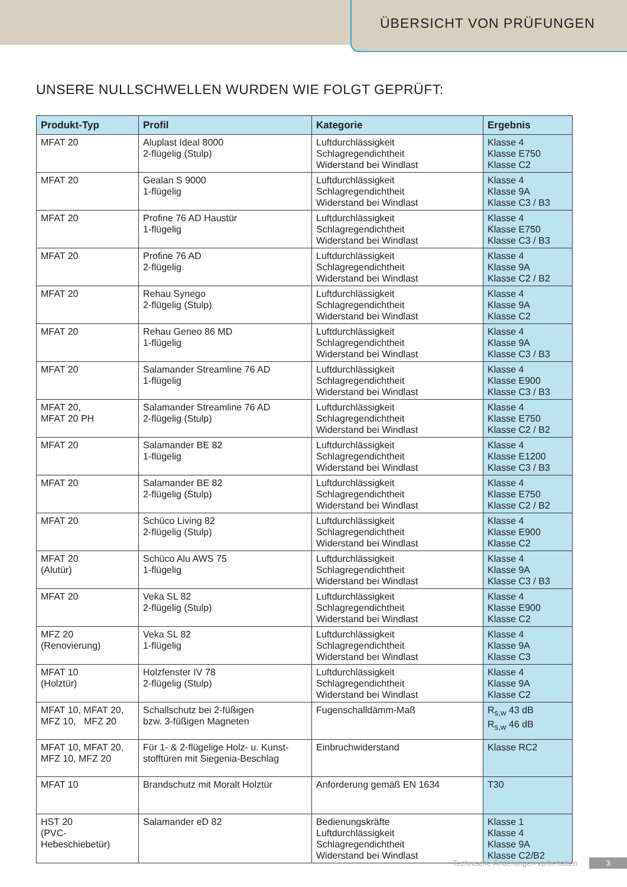ÜBERSICHT VON PRÜFUNGEN
UNSERE NULLSCHWELLEN WURDEN WIE FOLGT GEPRÜFT:
| Produkt-Typ | Profil | Kategorie | Ergebnis |
| --- | --- | --- | --- |
| MFAT 20 | Aluplast Ideal 8000 2-flügelig (Stulp) | Luftdurchlässigkeit Schlagregendichtheit Widerstand bei Windlast | Klasse 4 Klasse E750 Klasse C2 |
| MFAT 20 | Gealan S 9000 1-flügelig | Luftdurchlässigkeit Schlagregendichtheit Widerstand bei Windlast | Klasse 4 Klasse 9A Klasse C3 / B3 |
| MFAT 20 | Profine 76 AD Haustür 1-flügelig | Luftdurchlässigkeit Schlagregendichtheit Widerstand bei Windlast | Klasse 4 Klasse E750 Klasse C3 / B3 |
| MFAT 20 | Profine 76 AD 2-flügelig | Luftdurchlässigkeit Schlagregendichtheit Widerstand bei Windlast | Klasse 4 Klasse 9A Klasse C2 / B2 |
| MFAT 20 | Rehau Synego 2-flügelig (Stulp) | Luftdurchlässigkeit Schlagregendichtheit Widerstand bei Windlast | Klasse 4 Klasse 9A Klasse C2 |
| MFAT 20 | Rehau Geneo 86 MD 1-flügelig | Luftdurchlässigkeit Schlagregendichtheit Widerstand bei Windlast | Klasse 4 Klasse 9A Klasse C3 / B3 |
| MFAT 20 | Salamander Streamline 76 AD 1-flügelig | Luftdurchlässigkeit Schlagregendichtheit Widerstand bei Windlast | Klasse 4 Klasse E900 Klasse C3 / B3 |
| MFAT 20, MFAT 20 PH | Salamander Streamline 76 AD 2-flügelig (Stulp) | Luftdurchlässigkeit Schlagregendichtheit Widerstand bei Windlast | Klasse 4 Klasse E750 Klasse C2 / B2 |
| MFAT 20 | Salamander BE 82 1-flügelig | Luftdurchlässigkeit Schlagregendichtheit Widerstand bei Windlast | Klasse 4 Klasse E1200 Klasse C3 / B3 |
| MFAT 20 | Salamander BE 82 2-flügelig (Stulp) | Luftdurchlässigkeit Schlagregendichtheit Widerstand bei Windlast | Klasse 4 Klasse E750 Klasse C2 / B2 |
| MFAT 20 | Schüco Living 82 2-flügelig (Stulp) | Luftdurchlässigkeit Schlagregendichtheit Widerstand bei Windlast | Klasse 4 Klasse E900 Klasse C2 |
| MFAT 20 (Alutür) | Schüco Alu AWS 75 1-flügelig | Luftdurchlässigkeit Schlagregendichtheit Widerstand bei Windlast | Klasse 4 Klasse 9A Klasse C3 / B3 |
| MFAT 20 | Veka SL 82 2-flügelig (Stulp) | Luftdurchlässigkeit Schlagregendichtheit Widerstand bei Windlast | Klasse 4 Klasse E900 Klasse C2 |
| MFZ 20 (Renovierung) | Veka SL 82 1-flügelig | Luftdurchlässigkeit Schlagregendichtheit Widerstand bei Windlast | Klasse 4 Klasse 9A Klasse C3 |
| MFAT 10 (Holztür) | Holzfenster IV 78 2-flügelig (Stulp) | Luftdurchlässigkeit Schlagregendichtheit Widerstand bei Windlast | Klasse 4 Klasse 9A Klasse C2 |
| MFAT 10, MFAT 20, MFZ 10, MFZ 20 | Schallschutz bei 2-füßigen bzw. 3-füßigen Magneten | Fugenschalldämm-Maß | R<sub>s,w</sub> 43 dB R<sub>s,w</sub> 46 dB |
| MFAT 10, MFAT 20, MFZ 10, MFZ 20 | Für 1- & 2-flügelige Holz- u. Kunst- stofftüren mit Siegenia-Beschlag | Einbruchwiderstand | Klasse RC2 |
| MFAT 10 | Brandschutz mit Moralt Holztür | Anforderung gemäß EN 1634 | T30 |
| HST 20 (PVC- Hebeschiebetür) | Salamander eD 82 | Bedienungskräfte Luftdurchlässigkeit Schlagregendichtheit Widerstand bei Windlast | Klasse 1 Klasse 4 Klasse 9A Klasse C2/B2 |
Technische Änderungen vorbehalten 3